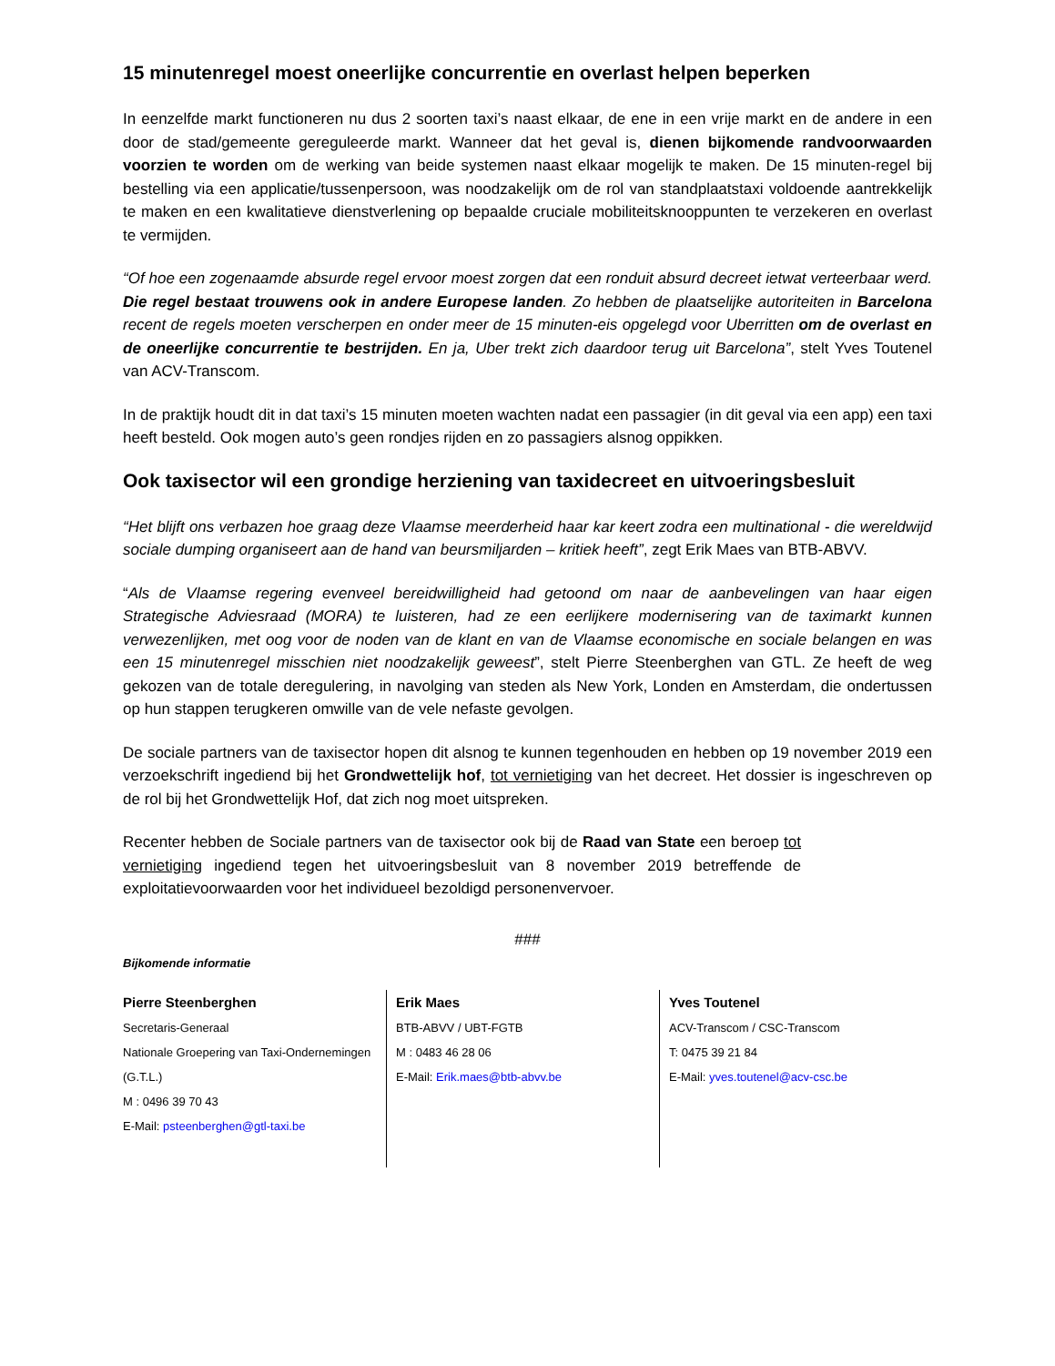15 minutenregel moest oneerlijke concurrentie en overlast helpen beperken
In eenzelfde markt functioneren nu dus 2 soorten taxi’s naast elkaar, de ene in een vrije markt en de andere in een door de stad/gemeente gereguleerde markt. Wanneer dat het geval is, dienen bijkomende randvoorwaarden voorzien te worden om de werking van beide systemen naast elkaar mogelijk te maken. De 15 minuten-regel bij bestelling via een applicatie/tussenpersoon, was noodzakelijk om de rol van standplaatstaxi voldoende aantrekkelijk te maken en een kwalitatieve dienstverlening op bepaalde cruciale mobiliteitsknooppunten te verzekeren en overlast te vermijden.
“Of hoe een zogenaamde absurde regel ervoor moest zorgen dat een ronduit absurd decreet ietwat verteerbaar werd. Die regel bestaat trouwens ook in andere Europese landen. Zo hebben de plaatselijke autoriteiten in Barcelona recent de regels moeten verscherpen en onder meer de 15 minuten-eis opgelegd voor Uberritten om de overlast en de oneerlijke concurrentie te bestrijden. En ja, Uber trekt zich daardoor terug uit Barcelona”, stelt Yves Toutenel van ACV-Transcom.
In de praktijk houdt dit in dat taxi’s 15 minuten moeten wachten nadat een passagier (in dit geval via een app) een taxi heeft besteld. Ook mogen auto’s geen rondjes rijden en zo passagiers alsnog oppikken.
Ook taxisector wil een grondige herziening van taxidecreet en uitvoeringsbesluit
“Het blijft ons verbazen hoe graag deze Vlaamse meerderheid haar kar keert zodra een multinational - die wereldwijd sociale dumping organiseert aan de hand van beursmiljarden – kritiek heeft”, zegt Erik Maes van BTB-ABVV.
“Als de Vlaamse regering evenveel bereidwilligheid had getoond om naar de aanbevelingen van haar eigen Strategische Adviesraad (MORA) te luisteren, had ze een eerlijkere modernisering van de taximarkt kunnen verwezenlijken, met oog voor de noden van de klant en van de Vlaamse economische en sociale belangen en was een 15 minutenregel misschien niet noodzakelijk geweest”, stelt Pierre Steenberghen van GTL. Ze heeft de weg gekozen van de totale deregulering, in navolging van steden als New York, Londen en Amsterdam, die ondertussen op hun stappen terugkeren omwille van de vele nefaste gevolgen.
De sociale partners van de taxisector hopen dit alsnog te kunnen tegenhouden en hebben op 19 november 2019 een verzoekschrift ingediend bij het Grondwettelijk hof, tot vernietiging van het decreet. Het dossier is ingeschreven op de rol bij het Grondwettelijk Hof, dat zich nog moet uitspreken.
Recenter hebben de Sociale partners van de taxisector ook bij de Raad van State een beroep tot vernietiging ingediend tegen het uitvoeringsbesluit van 8 november 2019 betreffende de exploitatievoorwaarden voor het individueel bezoldigd personenvervoer.
###
Bijkomende informatie
Pierre Steenberghen
Secretaris-Generaal
Nationale Groepering van Taxi-Ondernemingen
(G.T.L.)
M : 0496 39 70 43
E-Mail: psteenberghen@gtl-taxi.be
Erik Maes
BTB-ABVV / UBT-FGTB
M : 0483 46 28 06
E-Mail: Erik.maes@btb-abvv.be
Yves Toutenel
ACV-Transcom / CSC-Transcom
T: 0475 39 21 84
E-Mail: yves.toutenel@acv-csc.be